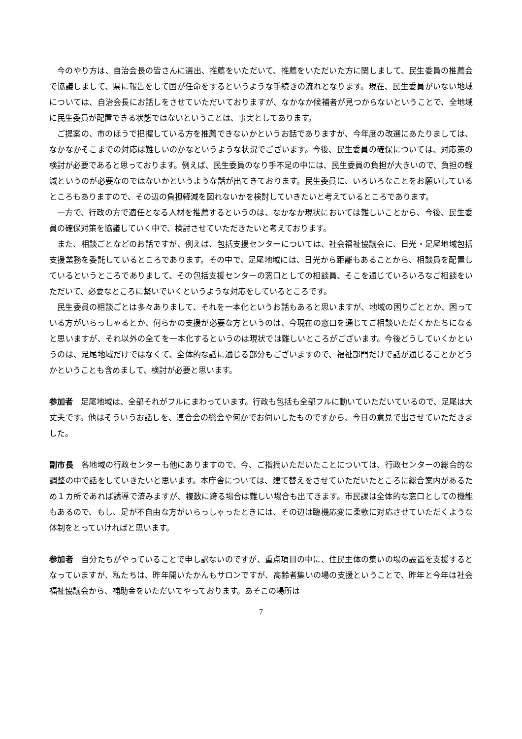今のやり方は、自治会長の皆さんに選出、推薦をいただいて、推薦をいただいた方に関しまして、民生委員の推薦会で協議しまして、県に報告をして国が任命をするというような手続きの流れとなります。現在、民生委員がいない地域については、自治会長にお話しをさせていただいておりますが、なかなか候補者が見つからないということで、全地域に民生委員が配置できる状態ではないということは、事実としてあります。
ご提案の、市のほうで把握している方を推薦できないかというお話でありますが、今年度の改選にあたりましては、なかなかそこまでの対応は難しいのかなというような状況でございます。今後、民生委員の確保については、対応策の検討が必要であると思っております。例えば、民生委員のなり手不足の中には、民生委員の負担が大きいので、負担の軽減というのが必要なのではないかというような話が出てきております。民生委員に、いろいろなことをお願いしているところもありますので、その辺の負担軽減を図れないかを検討していきたいと考えているところであります。
一方で、行政の方で適任となる人材を推薦するというのは、なかなか現状においては難しいことから、今後、民生委員の確保対策を協議していく中で、検討させていただきたいと考えております。
また、相談ごとなどのお話ですが、例えば、包括支援センターについては、社会福祉協議会に、日光・足尾地域包括支援業務を委託しているところであります。その中で、足尾地域には、日光から距離もあることから、相談員を配置しているというところでありまして、その包括支援センターの窓口としての相談員、そこを通じていろいろなご相談をいただいて、必要なところに繋いでいくというような対応をしているところです。
民生委員の相談ごとは多々ありまして、それを一本化というお話もあると思いますが、地域の困りごととか、困っている方がいらっしゃるとか、何らかの支援が必要な方というのは、今現在の窓口を通じてご相談いただくかたちになると思いますが、それ以外の全てを一本化するというのは現状では難しいところがございます。今後どうしていくかというのは、足尾地域だけではなくて、全体的な話に通じる部分もございますので、福祉部門だけで話が通じることかどうかということも含めまして、検討が必要と思います。
参加者　足尾地域は、全部それがフルにまわっています。行政も包括も全部フルに動いていただいているので、足尾は大丈夫です。他はそういうお話しを、連合会の総会や何かでお伺いしたものですから、今日の意見で出させていただきました。
副市長　各地域の行政センターも他にありますので、今、ご指摘いただいたことについては、行政センターの総合的な調整の中で話をしていきたいと思います。本庁舎については、建て替えをさせていただいたところに総合案内があるため１カ所であれば誘導で済みますが、複数に跨る場合は難しい場合も出てきます。市民課は全体的な窓口としての機能もあるので、もし、足が不自由な方がいらっしゃったときには、その辺は臨機応変に柔軟に対応させていただくような体制をとっていければと思います。
参加者　自分たちがやっていることで申し訳ないのですが、重点項目の中に、住民主体の集いの場の設置を支援するとなっていますが、私たちは、昨年開いたかんもサロンですが、高齢者集いの場の支援ということで、昨年と今年は社会福祉協議会から、補助金をいただいてやっております。あそこの場所は
7